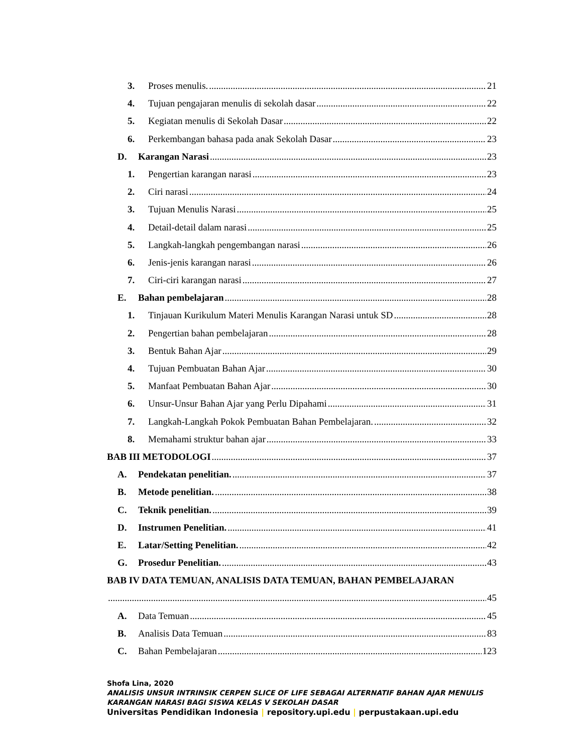3. Proses menulis. 21
4. Tujuan pengajaran menulis di sekolah dasar 22
5. Kegiatan menulis di Sekolah Dasar 22
6. Perkembangan bahasa pada anak Sekolah Dasar 23
D. Karangan Narasi 23
1. Pengertian karangan narasi 23
2. Ciri narasi 24
3. Tujuan Menulis Narasi 25
4. Detail-detail dalam narasi 25
5. Langkah-langkah pengembangan narasi 26
6. Jenis-jenis karangan narasi 26
7. Ciri-ciri karangan narasi 27
E. Bahan pembelajaran 28
1. Tinjauan Kurikulum Materi Menulis Karangan Narasi untuk SD 28
2. Pengertian bahan pembelajaran 28
3. Bentuk Bahan Ajar 29
4. Tujuan Pembuatan Bahan Ajar 30
5. Manfaat Pembuatan Bahan Ajar 30
6. Unsur-Unsur Bahan Ajar yang Perlu Dipahami 31
7. Langkah-Langkah Pokok Pembuatan Bahan Pembelajaran. 32
8. Memahami struktur bahan ajar 33
BAB III METODOLOGI 37
A. Pendekatan penelitian. 37
B. Metode penelitian. 38
C. Teknik penelitian. 39
D. Instrumen Penelitian. 41
E. Latar/Setting Penelitian. 42
G. Prosedur Penelitian. 43
BAB IV DATA TEMUAN, ANALISIS DATA TEMUAN, BAHAN PEMBELAJARAN
45
A. Data Temuan 45
B. Analisis Data Temuan 83
C. Bahan Pembelajaran 123
Shofa Lina, 2020
ANALISIS UNSUR INTRINSIK CERPEN SLICE OF LIFE SEBAGAI ALTERNATIF BAHAN AJAR MENULIS
KARANGAN NARASI BAGI SISWA KELAS V SEKOLAH DASAR
Universitas Pendidikan Indonesia | repository.upi.edu | perpustakaan.upi.edu